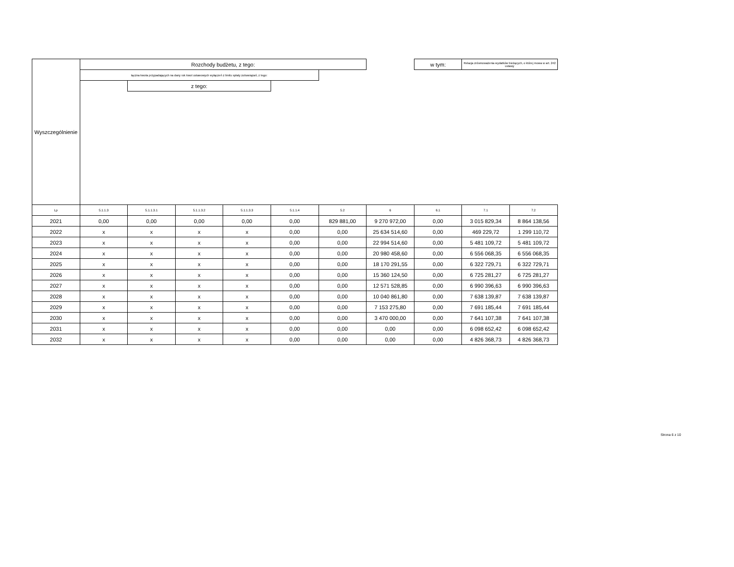| Wyszczególnienie | Rozchody budżetu, z tego: | | | | | | | w tym: | Relacja zrównoważenia wydatków bieżących, o której mowa w art. 242 ustawy | |
| --- | --- | --- | --- | --- | --- | --- | --- | --- | --- | --- |
| | łączna kwota przypadających na dany rok kwot ustawowych wyłączeń z limitu spłaty zobowiązań, z tego: | | | | | | | | | |
| | | z tego: | | | | | | | | |
| Lp | 5.1.1.3 | 5.1.1.3.1 | 5.1.1.3.2 | 5.1.1.3.3 | 5.1.1.4 | 5.2 | 6 | 6.1 | 7.1 | 7.2 |
| 2021 | 0,00 | 0,00 | 0,00 | 0,00 | 0,00 | 829 881,00 | 9 270 972,00 | 0,00 | 3 015 829,34 | 8 864 138,56 |
| 2022 | x | x | x | x | 0,00 | 0,00 | 25 634 514,60 | 0,00 | 469 229,72 | 1 299 110,72 |
| 2023 | x | x | x | x | 0,00 | 0,00 | 22 994 514,60 | 0,00 | 5 481 109,72 | 5 481 109,72 |
| 2024 | x | x | x | x | 0,00 | 0,00 | 20 980 458,60 | 0,00 | 6 556 068,35 | 6 556 068,35 |
| 2025 | x | x | x | x | 0,00 | 0,00 | 18 170 291,55 | 0,00 | 6 322 729,71 | 6 322 729,71 |
| 2026 | x | x | x | x | 0,00 | 0,00 | 15 360 124,50 | 0,00 | 6 725 281,27 | 6 725 281,27 |
| 2027 | x | x | x | x | 0,00 | 0,00 | 12 571 528,85 | 0,00 | 6 990 396,63 | 6 990 396,63 |
| 2028 | x | x | x | x | 0,00 | 0,00 | 10 040 861,80 | 0,00 | 7 638 139,87 | 7 638 139,87 |
| 2029 | x | x | x | x | 0,00 | 0,00 | 7 153 275,80 | 0,00 | 7 691 185,44 | 7 691 185,44 |
| 2030 | x | x | x | x | 0,00 | 0,00 | 3 470 000,00 | 0,00 | 7 641 107,38 | 7 641 107,38 |
| 2031 | x | x | x | x | 0,00 | 0,00 | 0,00 | 0,00 | 6 098 652,42 | 6 098 652,42 |
| 2032 | x | x | x | x | 0,00 | 0,00 | 0,00 | 0,00 | 4 826 368,73 | 4 826 368,73 |
Strona 6 z 10